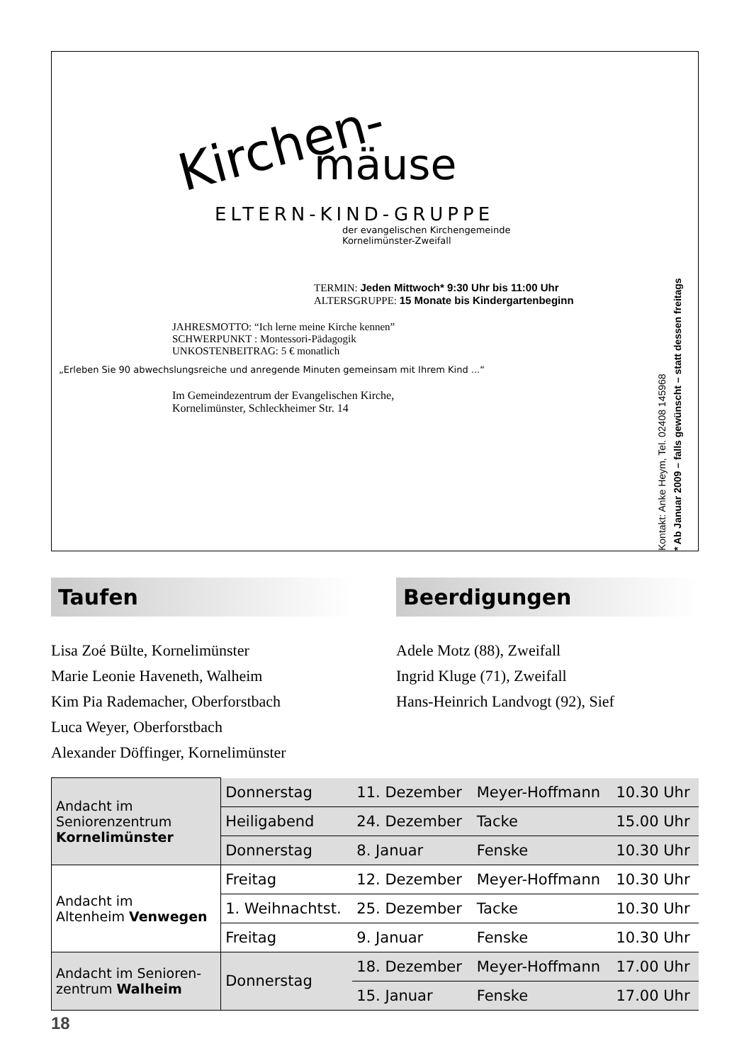Kirchen-
mäuse
ELTERN-KIND-GRUPPE
der evangelischen Kirchengemeinde
Kornelimünster-Zweifall
TERMIN: Jeden Mittwoch* 9:30 Uhr bis 11:00 Uhr
ALTERSGRUPPE: 15 Monate bis Kindergartenbeginn
JAHRESMOTTO: “Ich lerne meine Kirche kennen”
SCHWERPUNKT : Montessori-Pädagogik
UNKOSTENBEITRAG: 5 € monatlich
„Erleben Sie 90 abwechslungsreiche und anregende Minuten gemeinsam mit Ihrem Kind ...“
Im Gemeindezentrum der Evangelischen Kirche,
Kornelimünster, Schleckheimer Str. 14
Kontakt: Anke Heym, Tel. 02408 145968
* Ab Januar 2009 – falls gewünscht – statt dessen freitags
Taufen
Lisa Zoé Bülte, Kornelimünster
Marie Leonie Haveneth, Walheim
Kim Pia Rademacher, Oberforstbach
Luca Weyer, Oberforstbach
Alexander Döffinger, Kornelimünster
Beerdigungen
Adele Motz (88), Zweifall
Ingrid Kluge (71), Zweifall
Hans-Heinrich Landvogt (92), Sief
| Andacht im Seniorenzentrum Kornelimünster | Donnerstag | 11. Dezember | Meyer-Hoffmann | 10.30 Uhr |
| | Heiligabend | 24. Dezember | Tacke | 15.00 Uhr |
| | Donnerstag | 8. Januar | Fenske | 10.30 Uhr |
| Andacht im Altenheim Venwegen | Freitag | 12. Dezember | Meyer-Hoffmann | 10.30 Uhr |
| | 1. Weihnachtst. | 25. Dezember | Tacke | 10.30 Uhr |
| | Freitag | 9. Januar | Fenske | 10.30 Uhr |
| Andacht im Senioren- zentrum Walheim | Donnerstag | 18. Dezember | Meyer-Hoffmann | 17.00 Uhr |
| | | 15. Januar | Fenske | 17.00 Uhr |
18